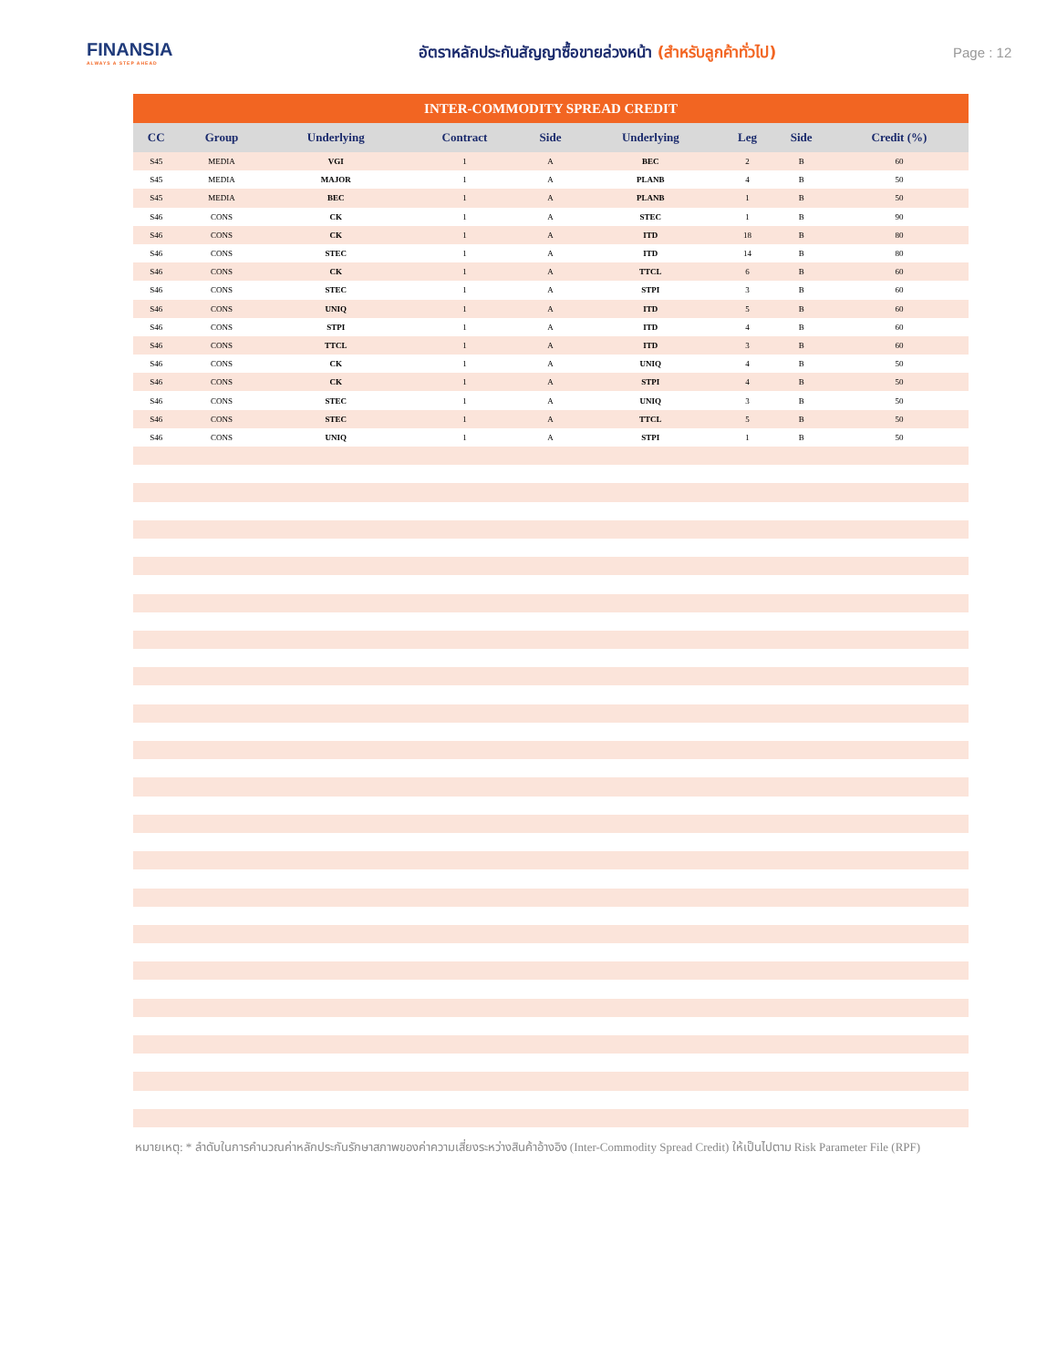FINANSIA
ALWAYS A STEP AHEAD
อัตราหลักประกันสัญญาซื้อขายล่วงหน้า (สำหรับลูกค้าทั่วไป) Page : 12
| INTER-COMMODITY SPREAD CREDIT | | | | | | | | |
| CC | Group | Underlying | Contract | Side | Underlying | Leg | Side | Credit (%) |
| S45 | MEDIA | VGI | 1 | A | BEC | 2 | B | 60 |
| S45 | MEDIA | MAJOR | 1 | A | PLANB | 4 | B | 50 |
| S45 | MEDIA | BEC | 1 | A | PLANB | 1 | B | 50 |
| S46 | CONS | CK | 1 | A | STEC | 1 | B | 90 |
| S46 | CONS | CK | 1 | A | ITD | 18 | B | 80 |
| S46 | CONS | STEC | 1 | A | ITD | 14 | B | 80 |
| S46 | CONS | CK | 1 | A | TTCL | 6 | B | 60 |
| S46 | CONS | STEC | 1 | A | STPI | 3 | B | 60 |
| S46 | CONS | UNIQ | 1 | A | ITD | 5 | B | 60 |
| S46 | CONS | STPI | 1 | A | ITD | 4 | B | 60 |
| S46 | CONS | TTCL | 1 | A | ITD | 3 | B | 60 |
| S46 | CONS | CK | 1 | A | UNIQ | 4 | B | 50 |
| S46 | CONS | CK | 1 | A | STPI | 4 | B | 50 |
| S46 | CONS | STEC | 1 | A | UNIQ | 3 | B | 50 |
| S46 | CONS | STEC | 1 | A | TTCL | 5 | B | 50 |
| S46 | CONS | UNIQ | 1 | A | STPI | 1 | B | 50 |
หมายเหตุ: * ลำดับในการคำนวณค่าหลักประกันรักษาสภาพของค่าความเสี่ยงระหว่างสินค้าอ้างอิง (Inter-Commodity Spread Credit) ให้เป็นไปตาม Risk Parameter File (RPF)